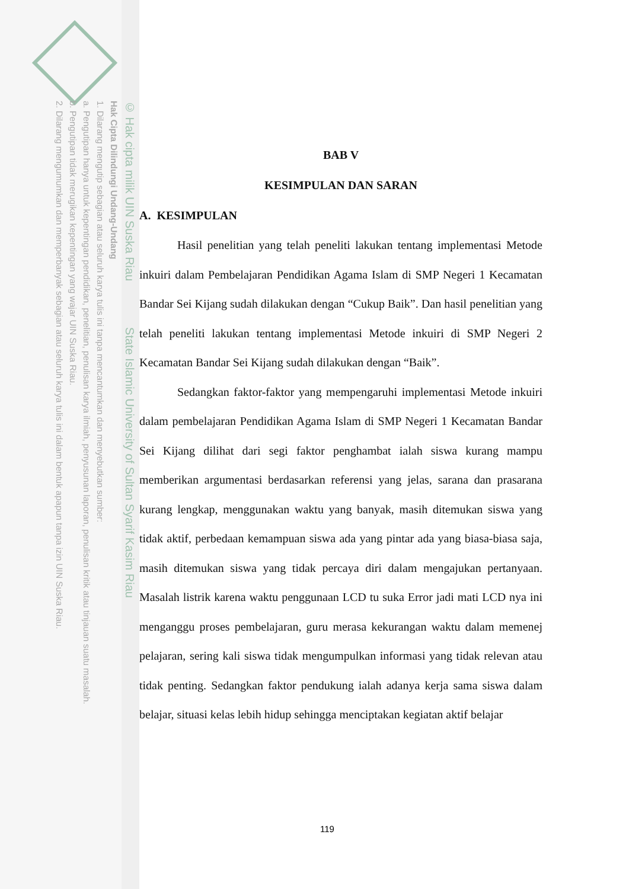© Hak cipta milik UIN Suska Riau State Islamic University of Sultan Syarif Kasim Riau
Hak Cipta Dilindungi Undang-Undang
1. Dilarang mengutip sebagian atau seluruh karya tulis ini tanpa mencantumkan dan menyebutkan sumber:
a. Pengutipan hanya untuk kepentingan pendidikan, penelitian, penulisan karya ilmiah, penyusunan laporan, penulisan kritik atau tinjauan suatu masalah.
b. Pengutipan tidak merugikan kepentingan yang wajar UIN Suska Riau.
2. Dilarang mengumumkan dan memperbanyak sebagian atau seluruh karya tulis ini dalam bentuk apapun tanpa izin UIN Suska Riau.
BAB V
KESIMPULAN DAN SARAN
A. KESIMPULAN
Hasil penelitian yang telah peneliti lakukan tentang implementasi Metode inkuiri dalam Pembelajaran Pendidikan Agama Islam di SMP Negeri 1 Kecamatan Bandar Sei Kijang sudah dilakukan dengan “Cukup Baik”. Dan hasil penelitian yang telah peneliti lakukan tentang implementasi Metode inkuiri di SMP Negeri 2 Kecamatan Bandar Sei Kijang sudah dilakukan dengan “Baik”.
Sedangkan faktor-faktor yang mempengaruhi implementasi Metode inkuiri dalam pembelajaran Pendidikan Agama Islam di SMP Negeri 1 Kecamatan Bandar Sei Kijang dilihat dari segi faktor penghambat ialah siswa kurang mampu memberikan argumentasi berdasarkan referensi yang jelas, sarana dan prasarana kurang lengkap, menggunakan waktu yang banyak, masih ditemukan siswa yang tidak aktif, perbedaan kemampuan siswa ada yang pintar ada yang biasa-biasa saja, masih ditemukan siswa yang tidak percaya diri dalam mengajukan pertanyaan. Masalah listrik karena waktu penggunaan LCD tu suka Error jadi mati LCD nya ini menganggu proses pembelajaran, guru merasa kekurangan waktu dalam memenej pelajaran, sering kali siswa tidak mengumpulkan informasi yang tidak relevan atau tidak penting. Sedangkan faktor pendukung ialah adanya kerja sama siswa dalam belajar, situasi kelas lebih hidup sehingga menciptakan kegiatan aktif belajar
119